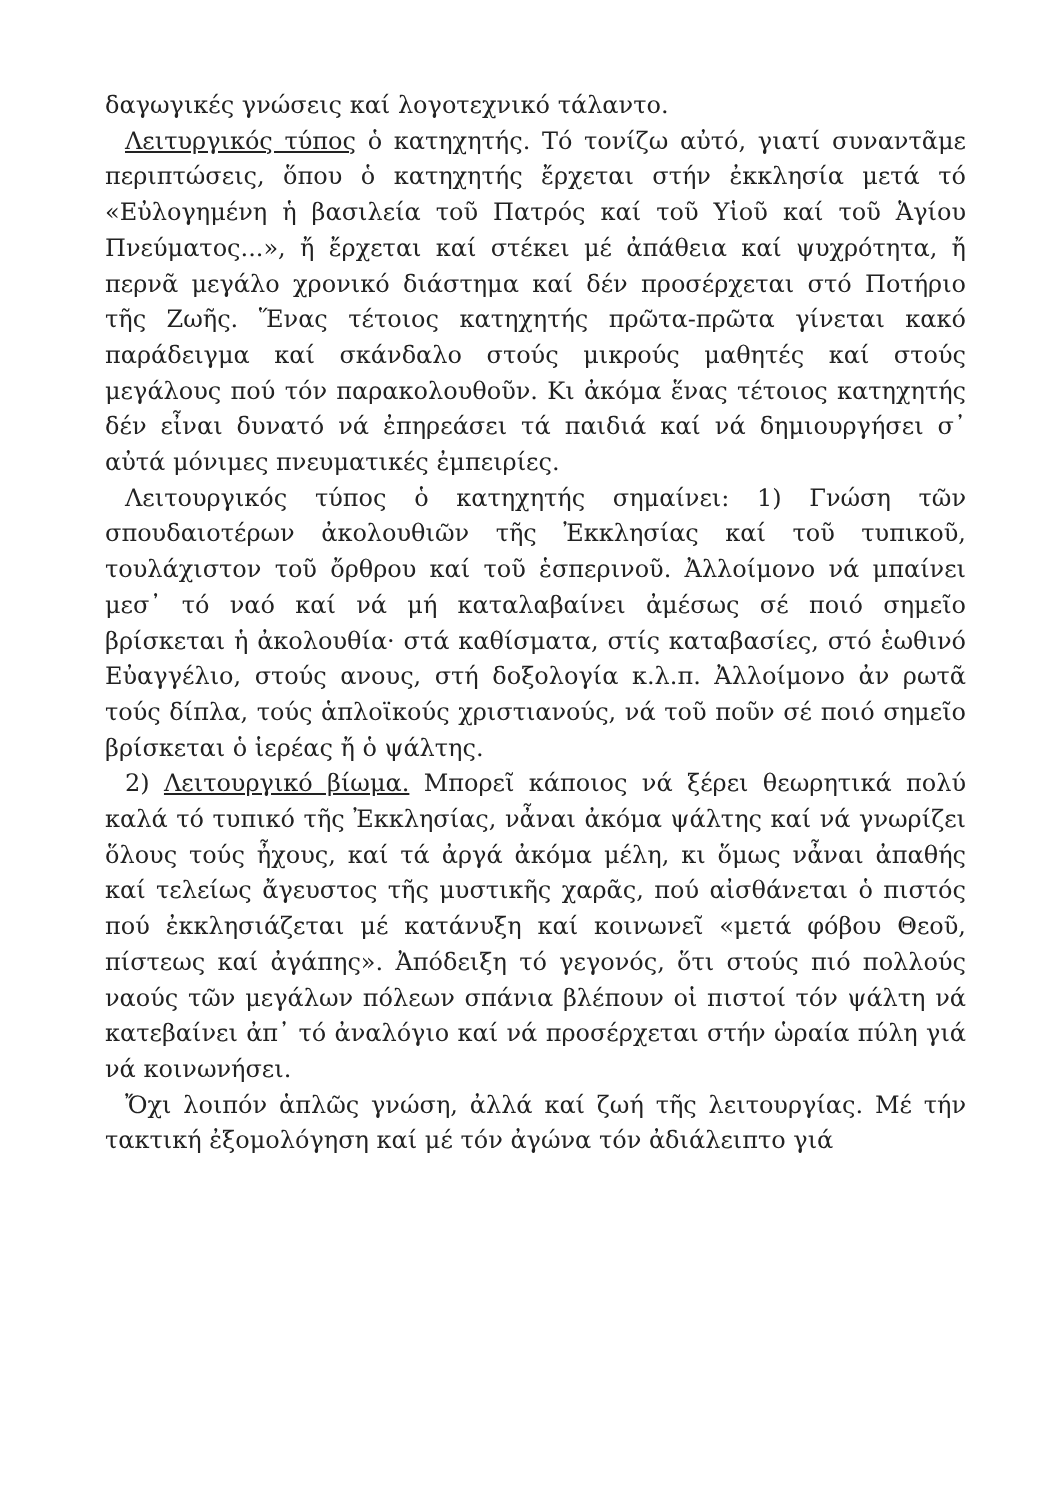δαγωγικές γνώσεις καί λογοτεχνικό τάλαντο.
Λειτυργικός τύπος ὁ κατηχητής. Τό τονίζω αὐτό, γιατί συναντᾶμε περιπτώσεις, ὅπου ὁ κατηχητής ἔρχεται στήν ἐκκλησία μετά τό «Εὐλογημένη ἡ βασιλεία τοῦ Πατρός καί τοῦ Υἱοῦ καί τοῦ Ἁγίου Πνεύματος...», ἤ ἔρχεται καί στέκει μέ ἀπάθεια καί ψυχρότητα, ἤ περνᾶ μεγάλο χρονικό διάστημα καί δέν προσέρχεται στό Ποτήριο τῆς Ζωῆς. Ἕνας τέτοιος κατηχητής πρῶτα-πρῶτα γίνεται κακό παράδειγμα καί σκάνδαλο στούς μικρούς μαθητές καί στούς μεγάλους πού τόν παρακολουθοῦν. Κι ἀκόμα ἕνας τέτοιος κατηχητής δέν εἶναι δυνατό νά ἐπηρεάσει τά παιδιά καί νά δημιουργήσει σ᾽ αὐτά μόνιμες πνευματικές ἐμπειρίες.
Λειτουργικός τύπος ὁ κατηχητής σημαίνει: 1) Γνώση τῶν σπουδαιοτέρων ἀκολουθιῶν τῆς Ἐκκλησίας καί τοῦ τυπικοῦ, τουλάχιστον τοῦ ὄρθρου καί τοῦ ἑσπερινοῦ. Ἀλλοίμονο νά μπαίνει μεσ᾽ τό ναό καί νά μή καταλαβαίνει ἀμέσως σέ ποιό σημεῖο βρίσκεται ἡ ἀκολουθία· στά καθίσματα, στίς καταβασίες, στό ἑωθινό Εὐαγγέλιο, στούς ανους, στή δοξολογία κ.λ.π. Ἀλλοίμονο ἀν ρωτᾶ τούς δίπλα, τούς ἁπλοϊκούς χριστιανούς, νά τοῦ ποῦν σέ ποιό σημεῖο βρίσκεται ὁ ἱερέας ἤ ὁ ψάλτης.
2) Λειτουργικό βίωμα. Μπορεῖ κάποιος νά ξέρει θεωρητικά πολύ καλά τό τυπικό τῆς Ἐκκλησίας, νἆναι ἀκόμα ψάλτης καί νά γνωρίζει ὅλους τούς ἦχους, καί τά ἀργά ἀκόμα μέλη, κι ὅμως νἆναι ἀπαθής καί τελείως ἄγευστος τῆς μυστικῆς χαρᾶς, πού αἰσθάνεται ὁ πιστός πού ἐκκλησιάζεται μέ κατάνυξη καί κοινωνεῖ «μετά φόβου Θεοῦ, πίστεως καί ἀγάπης». Ἀπόδειξη τό γεγονός, ὅτι στούς πιό πολλούς ναούς τῶν μεγάλων πόλεων σπάνια βλέπουν οἱ πιστοί τόν ψάλτη νά κατεβαίνει ἀπ᾽ τό ἀναλόγιο καί νά προσέρχεται στήν ὡραία πύλη γιά νά κοινωνήσει.
Ὄχι λοιπόν ἁπλῶς γνώση, ἀλλά καί ζωή τῆς λειτουργίας. Μέ τήν τακτική ἐξομολόγηση καί μέ τόν ἀγώνα τόν ἀδιάλειπτο γιά